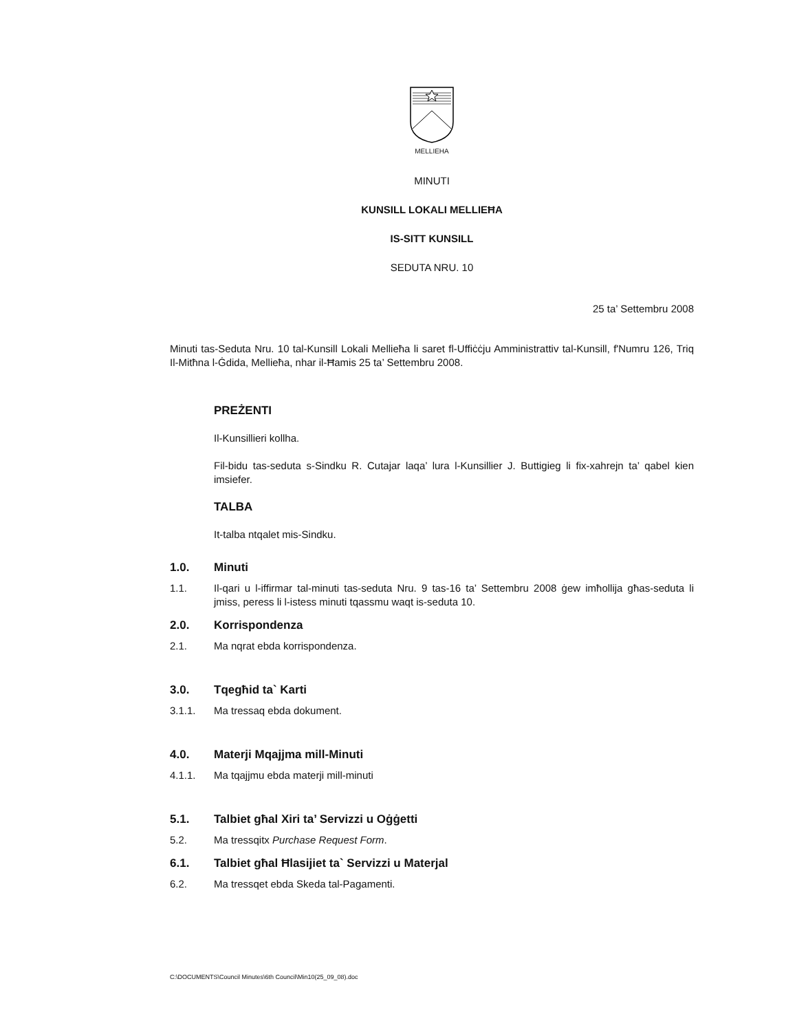MELLIEHA
MINUTI
KUNSILL LOKALI MELLIEĦA
IS-SITT KUNSILL
SEDUTA NRU. 10
25 ta’ Settembru 2008
Minuti tas-Seduta Nru. 10 tal-Kunsill Lokali Mellieħa li saret fl-Uffiċċju Amministrattiv tal-Kunsill, f'Numru 126, Triq Il-Mitħna l-Ġdida, Mellieħa, nhar il-Ħamis 25 ta’ Settembru 2008.
PREŻENTI
Il-Kunsillieri kollha.
Fil-bidu tas-seduta s-Sindku R. Cutajar laqa’ lura l-Kunsillier J. Buttigieg li fix-xahrejn ta’ qabel kien imsiefer.
TALBA
It-talba ntqalet mis-Sindku.
1.0. Minuti
1.1. Il-qari u l-iffirmar tal-minuti tas-seduta Nru. 9 tas-16 ta’ Settembru 2008 ġew imħollija għas-seduta li jmiss, peress li l-istess minuti tqassmu waqt is-seduta 10.
2.0. Korrispondenza
2.1. Ma nqrat ebda korrispondenza.
3.0. Tqegħid ta` Karti
3.1.1. Ma tressaq ebda dokument.
4.0. Materji Mqajjma mill-Minuti
4.1.1. Ma tqajjmu ebda materji mill-minuti
5.1. Talbiet għal Xiri ta’ Servizzi u Oġġetti
5.2. Ma tressqitx Purchase Request Form.
6.1. Talbiet għal Ħlasijiet ta` Servizzi u Materjal
6.2. Ma tressqet ebda Skeda tal-Pagamenti.
C:\DOCUMENTS\Council Minutes\6th Council\Min10(25_09_08).doc